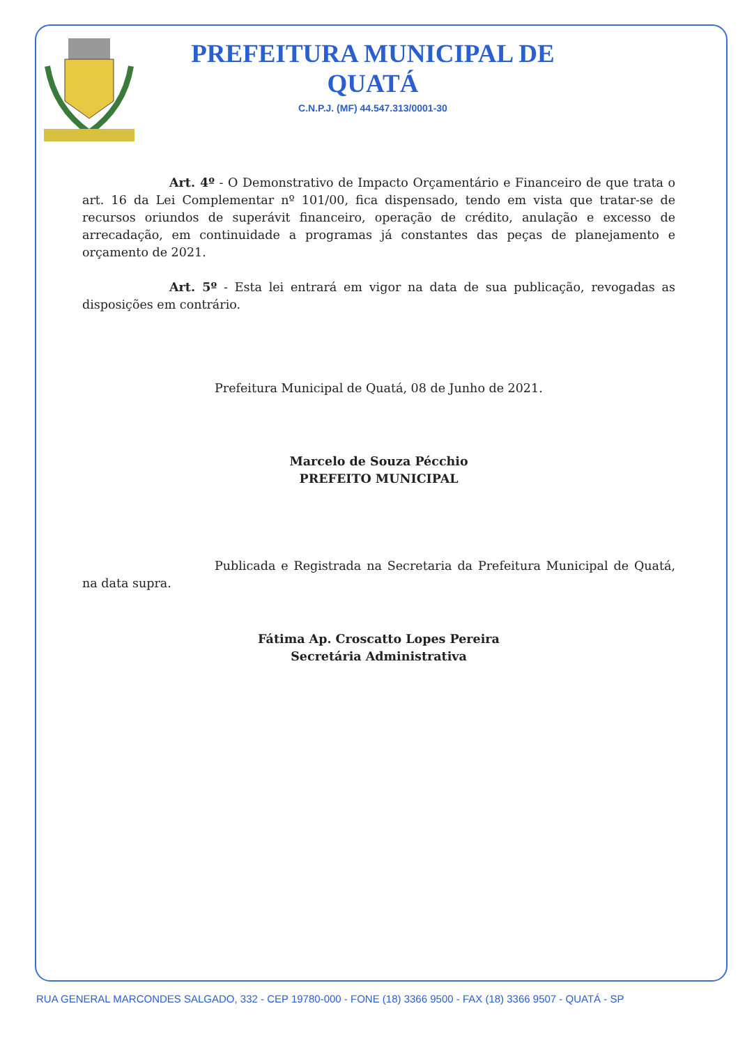PREFEITURA MUNICIPAL DE QUATÁ
C.N.P.J. (MF) 44.547.313/0001-30
Art. 4º - O Demonstrativo de Impacto Orçamentário e Financeiro de que trata o art. 16 da Lei Complementar nº 101/00, fica dispensado, tendo em vista que tratar-se de recursos oriundos de superávit financeiro, operação de crédito, anulação e excesso de arrecadação, em continuidade a programas já constantes das peças de planejamento e orçamento de 2021.
Art. 5º - Esta lei entrará em vigor na data de sua publicação, revogadas as disposições em contrário.
Prefeitura Municipal de Quatá, 08 de Junho de 2021.
Marcelo de Souza Pécchio
PREFEITO MUNICIPAL
Publicada e Registrada na Secretaria da Prefeitura Municipal de Quatá, na data supra.
Fátima Ap. Croscatto Lopes Pereira
Secretária Administrativa
RUA GENERAL MARCONDES SALGADO, 332 - CEP 19780-000 - FONE (18) 3366 9500 - FAX (18) 3366 9507 - QUATÁ - SP